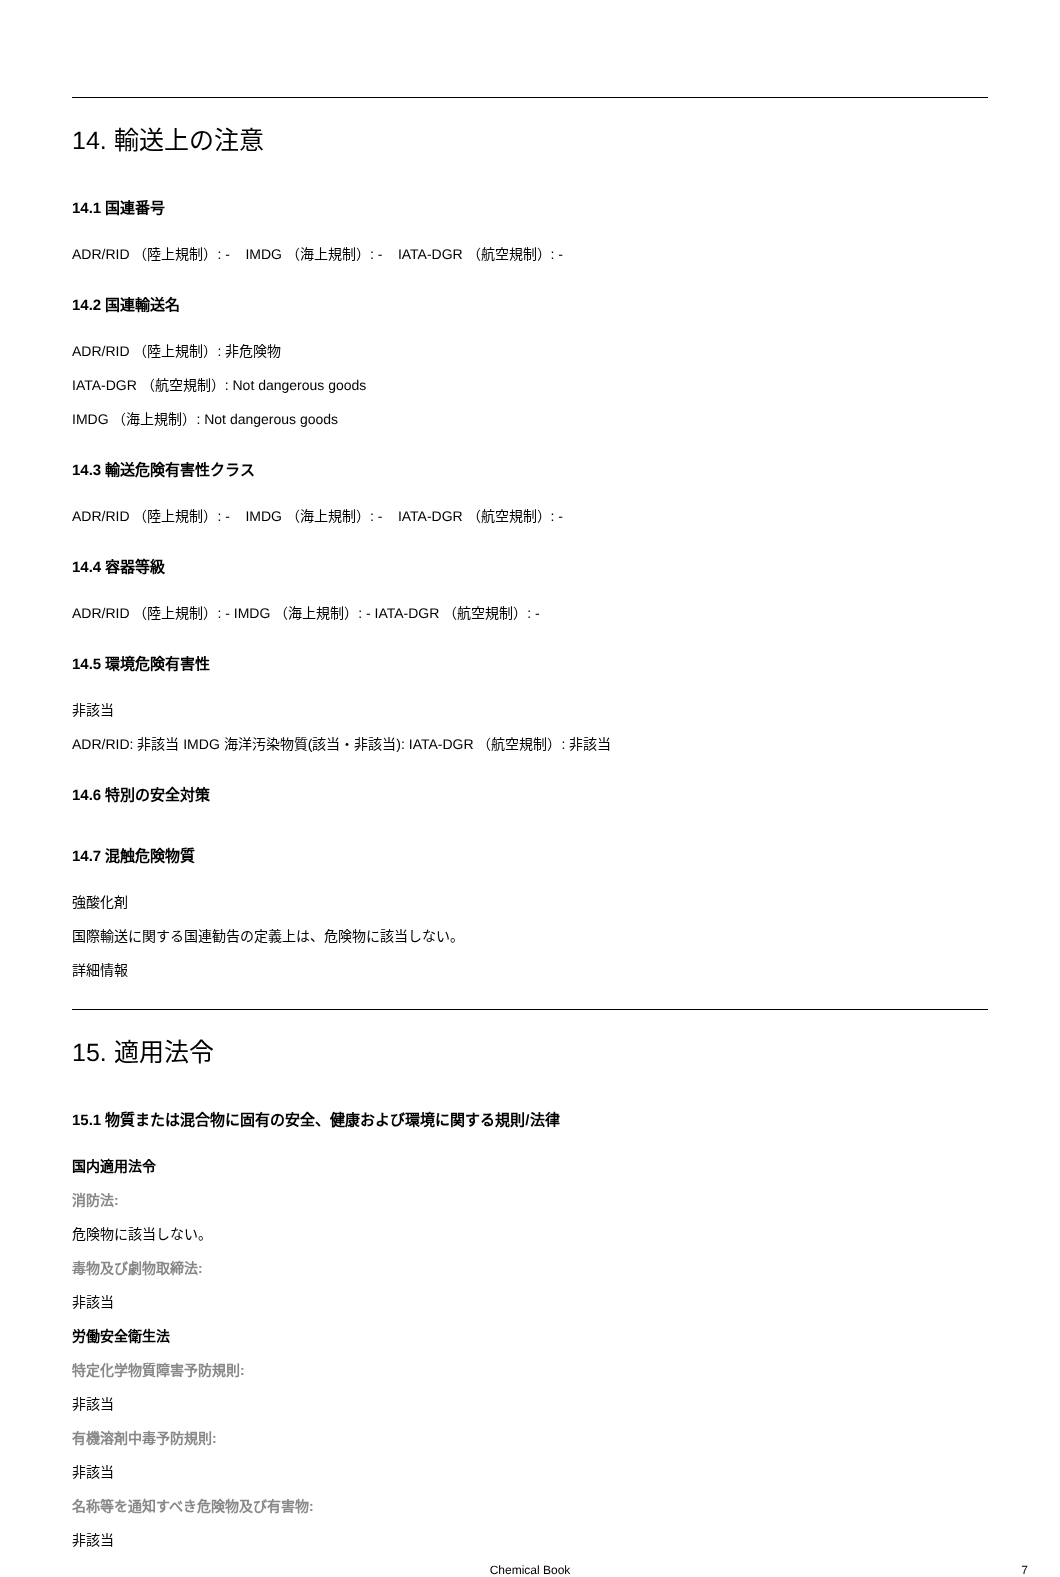14. 輸送上の注意
14.1 国連番号
ADR/RID （陸上規制）: - IMDG （海上規制）: - IATA-DGR （航空規制）: -
14.2 国連輸送名
ADR/RID （陸上規制）: 非危険物
IATA-DGR （航空規制）: Not dangerous goods
IMDG （海上規制）: Not dangerous goods
14.3 輸送危険有害性クラス
ADR/RID （陸上規制）: - IMDG （海上規制）: - IATA-DGR （航空規制）: -
14.4 容器等級
ADR/RID （陸上規制）: - IMDG （海上規制）: - IATA-DGR （航空規制）: -
14.5 環境危険有害性
非該当
ADR/RID: 非該当 IMDG 海洋汚染物質(該当・非該当): IATA-DGR （航空規制）: 非該当
14.6 特別の安全対策
14.7 混触危険物質
強酸化剤
国際輸送に関する国連勧告の定義上は、危険物に該当しない。
詳細情報
15. 適用法令
15.1 物質または混合物に固有の安全、健康および環境に関する規則/法律
国内適用法令
消防法:
危険物に該当しない。
毒物及び劇物取締法:
非該当
労働安全衛生法
特定化学物質障害予防規則:
非該当
有機溶剤中毒予防規則:
非該当
名称等を通知すべき危険物及び有害物:
非該当
Chemical Book 7